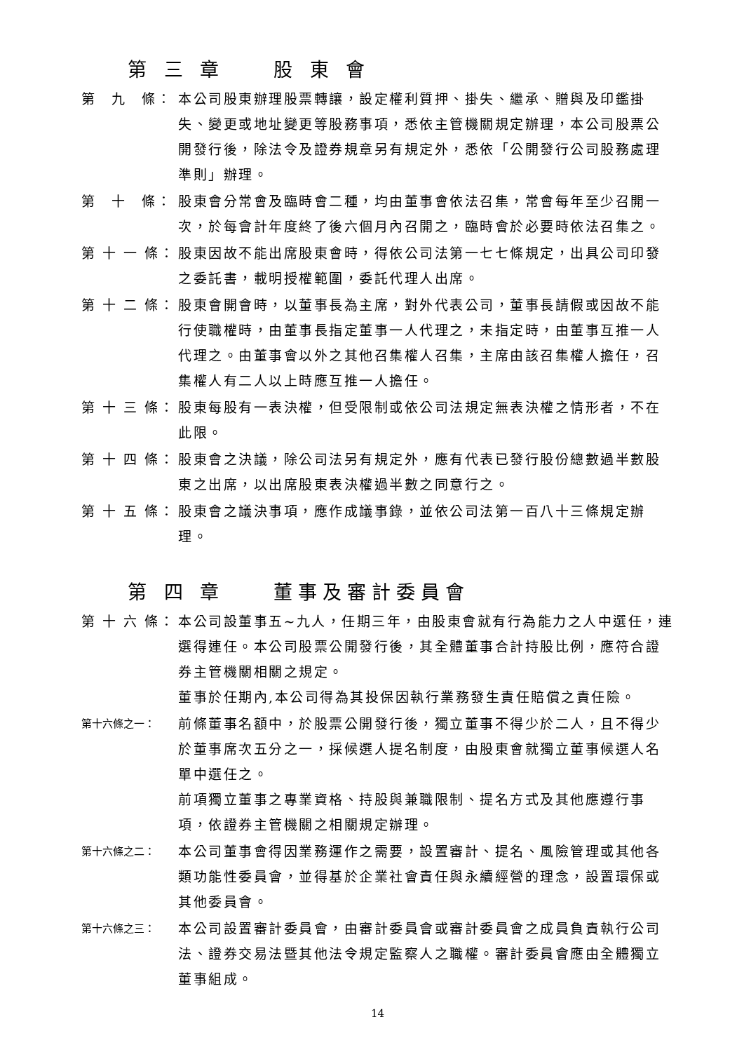第 三 章　　股 東 會
第　九　條： 本公司股東辦理股票轉讓，設定權利質押、掛失、繼承、贈與及印鑑掛失、變更或地址變更等股務事項，悉依主管機關規定辦理，本公司股票公開發行後，除法令及證券規章另有規定外，悉依「公開發行公司股務處理準則」辦理。
第　十　條： 股東會分常會及臨時會二種，均由董事會依法召集，常會每年至少召開一次，於每會計年度終了後六個月內召開之，臨時會於必要時依法召集之。
第 十 一 條： 股東因故不能出席股東會時，得依公司法第一七七條規定，出具公司印發之委託書，載明授權範圍，委託代理人出席。
第 十 二 條： 股東會開會時，以董事長為主席，對外代表公司，董事長請假或因故不能行使職權時，由董事長指定董事一人代理之，未指定時，由董事互推一人代理之。由董事會以外之其他召集權人召集，主席由該召集權人擔任，召集權人有二人以上時應互推一人擔任。
第 十 三 條： 股東每股有一表決權，但受限制或依公司法規定無表決權之情形者，不在此限。
第 十 四 條： 股東會之決議，除公司法另有規定外，應有代表已發行股份總數過半數股東之出席，以出席股東表決權過半數之同意行之。
第 十 五 條： 股東會之議決事項，應作成議事錄，並依公司法第一百八十三條規定辦理。
第 四 章　　董事及審計委員會
第 十 六 條： 本公司設董事五~九人，任期三年，由股東會就有行為能力之人中選任，連選得連任。本公司股票公開發行後，其全體董事合計持股比例，應符合證券主管機關相關之規定。
董事於任期內,本公司得為其投保因執行業務發生責任賠償之責任險。
第十六條之一：
前條董事名額中，於股票公開發行後，獨立董事不得少於二人，且不得少於董事席次五分之一，採候選人提名制度，由股東會就獨立董事候選人名單中選任之。
前項獨立董事之專業資格、持股與兼職限制、提名方式及其他應遵行事項，依證券主管機關之相關規定辦理。
第十六條之二：
本公司董事會得因業務運作之需要，設置審計、提名、風險管理或其他各類功能性委員會，並得基於企業社會責任與永續經營的理念，設置環保或其他委員會。
第十六條之三：
本公司設置審計委員會，由審計委員會或審計委員會之成員負責執行公司法、證券交易法暨其他法令規定監察人之職權。審計委員會應由全體獨立董事組成。
14